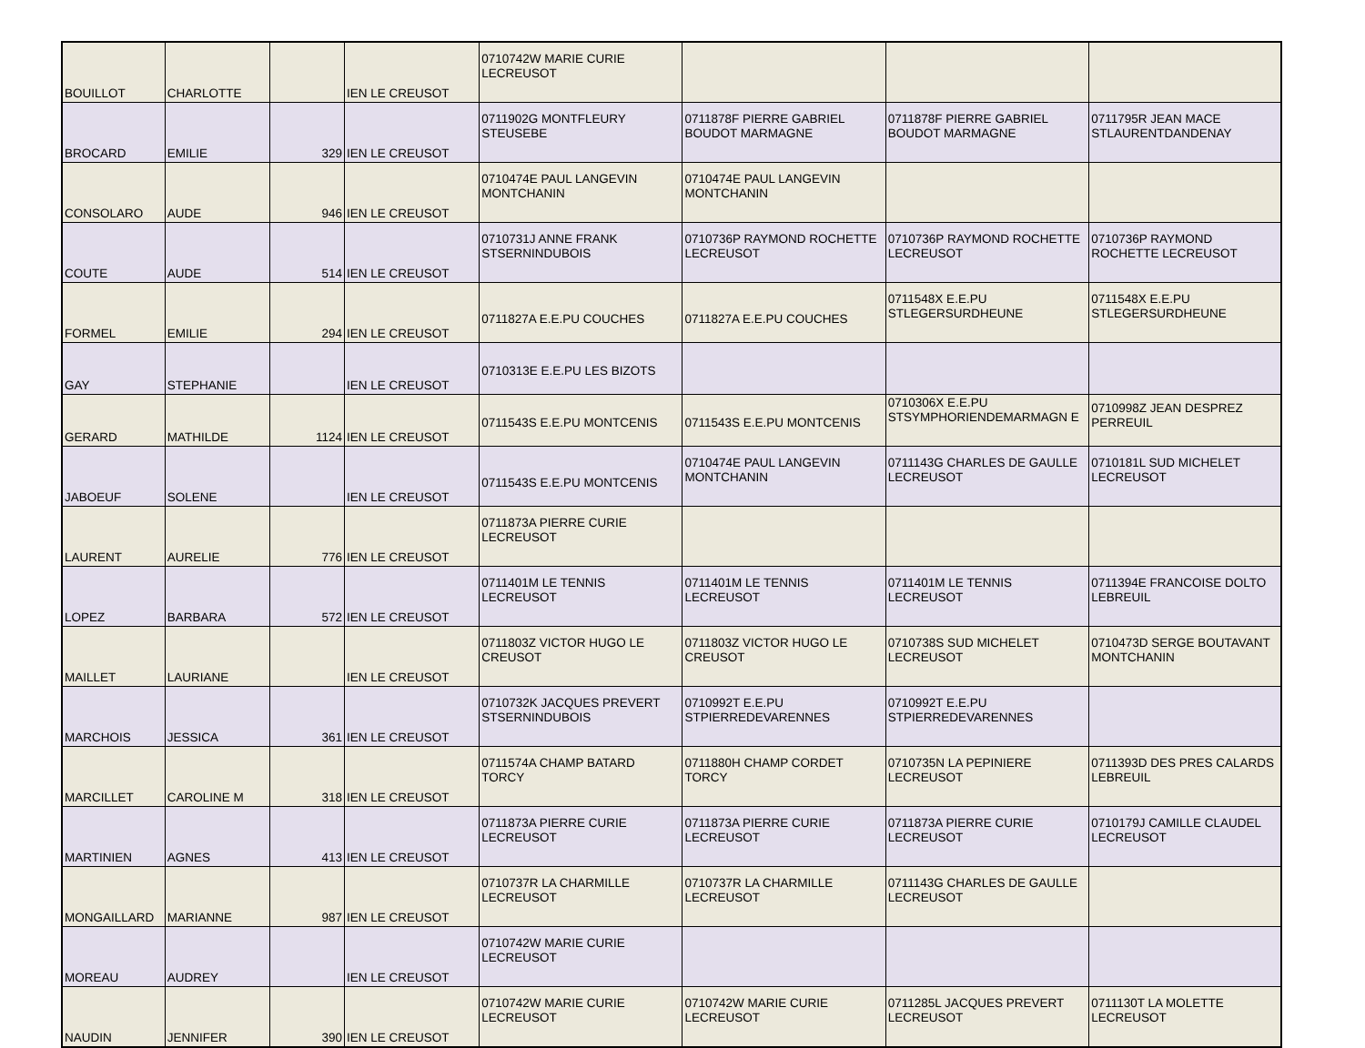| BOUILLOT | CHARLOTTE | | IEN LE CREUSOT | 0710742W MARIE CURIE LECREUSOT | | | |
| BROCARD | EMILIE | 329 | IEN LE CREUSOT | 0711902G MONTFLEURY STEUSEBE | 0711878F PIERRE GABRIEL BOUDOT MARMAGNE | 0711878F PIERRE GABRIEL BOUDOT MARMAGNE | 0711795R JEAN MACE STLAURENTDANDENAY |
| CONSOLARO | AUDE | 946 | IEN LE CREUSOT | 0710474E PAUL LANGEVIN MONTCHANIN | 0710474E PAUL LANGEVIN MONTCHANIN | | |
| COUTE | AUDE | 514 | IEN LE CREUSOT | 0710731J ANNE FRANK STSERNINDUBOIS | 0710736P RAYMOND ROCHETTE LECREUSOT | 0710736P RAYMOND ROCHETTE LECREUSOT | 0710736P RAYMOND ROCHETTE LECREUSOT |
| FORMEL | EMILIE | 294 | IEN LE CREUSOT | 0711827A E.E.PU COUCHES | 0711827A E.E.PU COUCHES | 0711548X E.E.PU STLEGERSURDHEUNE | 0711548X E.E.PU STLEGERSURDHEUNE |
| GAY | STEPHANIE | | IEN LE CREUSOT | 0710313E E.E.PU LES BIZOTS | | | |
| GERARD | MATHILDE | 1124 | IEN LE CREUSOT | 0711543S E.E.PU MONTCENIS | 0711543S E.E.PU MONTCENIS | 0710306X E.E.PU STSYMPHORIENDEMARMAGN E | 0710998Z JEAN DESPREZ PERREUIL |
| JABOEUF | SOLENE | | IEN LE CREUSOT | 0711543S E.E.PU MONTCENIS | 0710474E PAUL LANGEVIN MONTCHANIN | 0711143G CHARLES DE GAULLE LECREUSOT | 0710181L SUD MICHELET LECREUSOT |
| LAURENT | AURELIE | 776 | IEN LE CREUSOT | 0711873A PIERRE CURIE LECREUSOT | | | |
| LOPEZ | BARBARA | 572 | IEN LE CREUSOT | 0711401M LE TENNIS LECREUSOT | 0711401M LE TENNIS LECREUSOT | 0711401M LE TENNIS LECREUSOT | 0711394E FRANCOISE DOLTO LEBREUIL |
| MAILLET | LAURIANE | | IEN LE CREUSOT | 0711803Z VICTOR HUGO LE CREUSOT | 0711803Z VICTOR HUGO LE CREUSOT | 0710738S SUD MICHELET LECREUSOT | 0710473D SERGE BOUTAVANT MONTCHANIN |
| MARCHOIS | JESSICA | 361 | IEN LE CREUSOT | 0710732K JACQUES PREVERT STSERNINDUBOIS | 0710992T E.E.PU STPIERREDEVARENNES | 0710992T E.E.PU STPIERREDEVARENNES | |
| MARCILLET | CAROLINE M | 318 | IEN LE CREUSOT | 0711574A CHAMP BATARD TORCY | 0711880H CHAMP CORDET TORCY | 0710735N LA PEPINIERE LECREUSOT | 0711393D DES PRES CALARDS LEBREUIL |
| MARTINIEN | AGNES | 413 | IEN LE CREUSOT | 0711873A PIERRE CURIE LECREUSOT | 0711873A PIERRE CURIE LECREUSOT | 0711873A PIERRE CURIE LECREUSOT | 0710179J CAMILLE CLAUDEL LECREUSOT |
| MONGAILLARD | MARIANNE | 987 | IEN LE CREUSOT | 0710737R LA CHARMILLE LECREUSOT | 0710737R LA CHARMILLE LECREUSOT | 0711143G CHARLES DE GAULLE LECREUSOT | |
| MOREAU | AUDREY | | IEN LE CREUSOT | 0710742W MARIE CURIE LECREUSOT | | | |
| NAUDIN | JENNIFER | 390 | IEN LE CREUSOT | 0710742W MARIE CURIE LECREUSOT | 0710742W MARIE CURIE LECREUSOT | 0711285L JACQUES PREVERT LECREUSOT | 0711130T LA MOLETTE LECREUSOT |